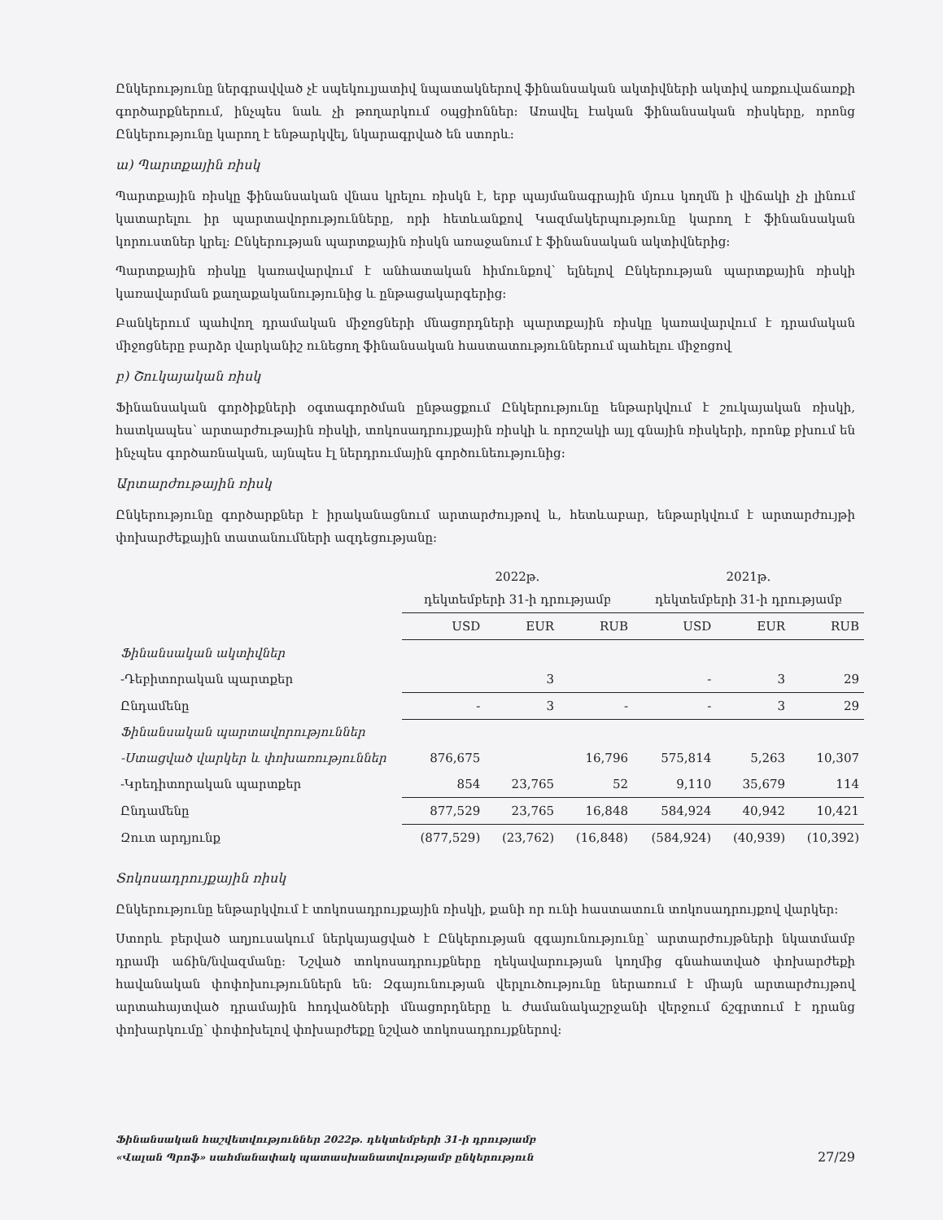Ընկերությունը ներգրավված չէ սպեկուլյատիվ նպատակներով ֆինանսական ակտիվների ակտիվ առքուվաճառքի գործարքներում, ինչպես նաև չի թողարկում օպցիոններ: Առավել էական ֆինանսական ռիսկերը, որոնց Ընկերությունը կարող է ենթարկվել, նկարագրված են ստորև:
ա) Պարտքային ռիսկ
Պարտքային ռիսկը ֆինանսական վնաս կրելու ռիսկն է, երբ պայմանագրային մյուս կողմն ի վիճակի չի լինում կատարելու իր պարտավորությունները, որի հետևանքով Կազմակերպությունը կարող է ֆինանսական կորուստներ կրել: Ընկերության պարտքային ռիսկն առաջանում է ֆինանսական ակտիվներից:
Պարտքային ռիսկը կառավարվում է անհատական հիմունքով՝ ելնելով Ընկերության պարտքային ռիսկի կառավարման քաղաքականությունից և ընթացակարգերից:
Բանկերում պահվող դրամական միջոցների մնացորդների պարտքային ռիսկը կառավարվում է դրամական միջոցները բարձր վարկանիշ ունեցող ֆինանսական հաստատություններում պահելու միջոցով
բ) Շուկայական ռիսկ
Ֆինանսական գործիքների օգտագործման ընթացքում Ընկերությունը ենթարկվում է շուկայական ռիսկի, հատկապես՝ արտարժութային ռիսկի, տոկոսադրույքային ռիսկի և որոշակի այլ գնային ռիսկերի, որոնք բխում են ինչպես գործառնական, այնպես էլ ներդրումային գործունեությունից:
Արտարժութային ռիսկ
Ընկերությունը գործարքներ է իրականացնում արտարժույթով և, հետևաբար, ենթարկվում է արտարժույթի փոխարժեքային տատանումների ազդեցությանը:
| | 2022թ. դեկտեմբերի 31-ի դրությամբ | | | 2021թ. դեկտեմբերի 31-ի դրությամբ | | |
| --- | --- | --- | --- | --- | --- | --- |
| | USD | EUR | RUB | USD | EUR | RUB |
| Ֆինանսական ակտիվներ | | | | | | |
| -Դեբիտորական պարտքեր | | 3 | | - | 3 | 29 |
| Ընդամենը | - | 3 | - | - | 3 | 29 |
| Ֆինանսական պարտավորություններ | | | | | | |
| -Ստացված վարկեր և փոխառություններ | 876,675 | | 16,796 | 575,814 | 5,263 | 10,307 |
| -Կրեդիտորական պարտքեր | 854 | 23,765 | 52 | 9,110 | 35,679 | 114 |
| Ընդամենը | 877,529 | 23,765 | 16,848 | 584,924 | 40,942 | 10,421 |
| Զուտ արդյունք | (877,529) | (23,762) | (16,848) | (584,924) | (40,939) | (10,392) |
Տոկոսադրույքային ռիսկ
Ընկերությունը ենթարկվում է տոկոսադրույքային ռիսկի, քանի որ ունի հաստատուն տոկոսադրույքով վարկեր:
Ստորև բերված աղյուսակում ներկայացված է Ընկերության զգայունությունը՝ արտարժույթների նկատմամբ դրամի աճին/նվազմանը: Նշված տոկոսադրույքները ղեկավարության կողմից գնահատված փոխարժեքի հավանական փոփոխություններն են: Զգայունության վերլուծությունը ներառում է միայն արտարժույթով արտահայտված դրամային հոդվածների մնացորդները և ժամանակաշրջանի վերջում ճշգրտում է դրանց փոխարկումը՝ փոփոխելով փոխարժեքը նշված տոկոսադրույքներով:
Ֆինանսական հաշվետվություններ 2022թ. դեկտեմբերի 31-ի դրությամբ
«Վալան Պրոֆ» սահմանափակ պատասխանատվությամբ ընկերություն
27/29